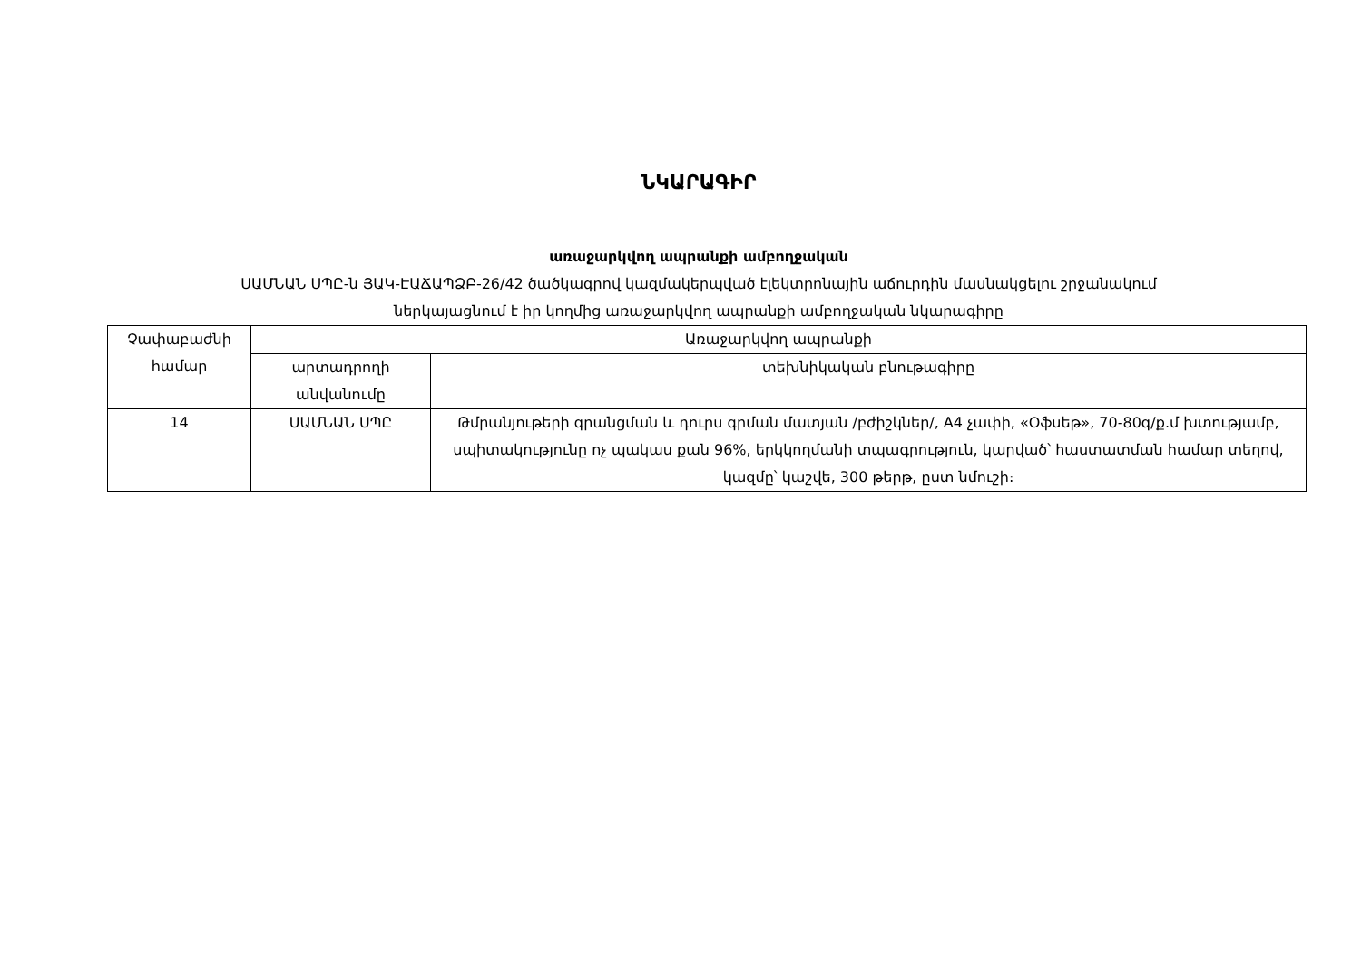ՆԿԱՐԱԳԻՐ
առաջարկվող ապրանքի ամբողջական
ՍԱՄՆԱՆ ՍՊԸ-ն ՅԱԿ-ԷԱՃԱՊՁԲ-26/42 ծածկագրով կազմակերպված էլեկտրոնային աճուրդին մասնակցելու շրջանակում
ներկայացնում է իր կողմից առաջարկվող ապրանքի ամբողջական նկարագիրը
| Չափաբաժնի համար | Առաջարկվող ապրանքի | |
| --- | --- | --- |
| | արտադրողի անվանումը | տեխնիկական բնութագիրը |
| 14 | ՍԱՄՆԱՆ ՍՊԸ | Թմրանյութերի գրանցման և դուրս գրման մատյան /բժիշկներ/, A4 չափի, «Օֆսեթ», 70-80գ/ք.մ խտությամբ, սպիտակությունը ոչ պակաս քան 96%, երկկողմանի տպագրություն, կարված՝ հաստատման համար տեղով, կազմը՝ կաշվե, 300 թերթ, ըստ նմուշի։ |